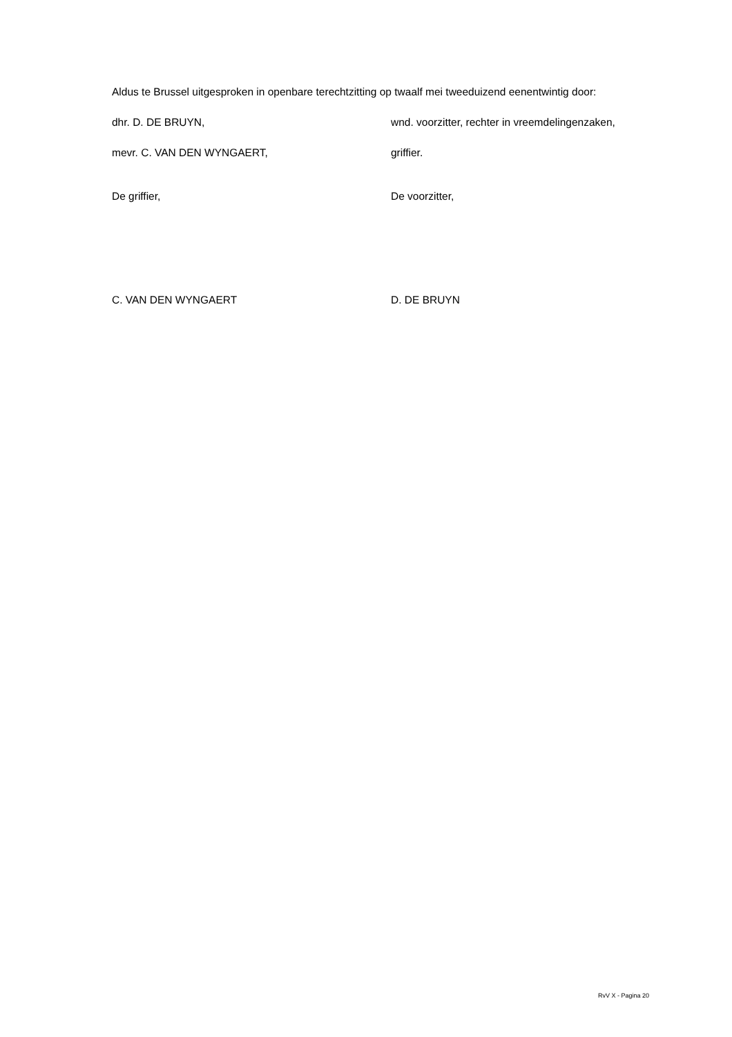Aldus te Brussel uitgesproken in openbare terechtzitting op twaalf mei tweeduizend eenentwintig door:
dhr. D. DE BRUYN, wnd. voorzitter, rechter in vreemdelingenzaken,
mevr. C. VAN DEN WYNGAERT, griffier.
De griffier, De voorzitter,
C. VAN DEN WYNGAERT D. DE BRUYN
RvV X - Pagina 20